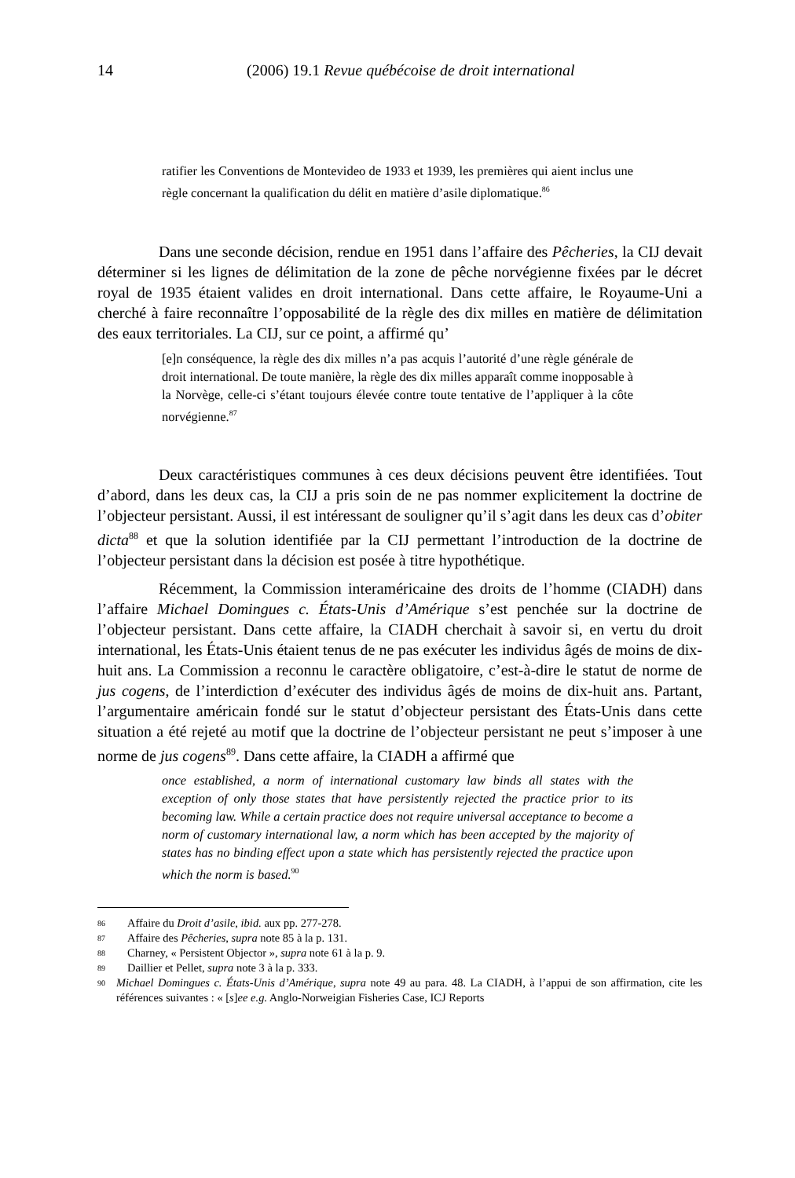14 (2006) 19.1 Revue québécoise de droit international
ratifier les Conventions de Montevideo de 1933 et 1939, les premières qui aient inclus une règle concernant la qualification du délit en matière d’asile diplomatique.<sup>86</sup>
Dans une seconde décision, rendue en 1951 dans l’affaire des Pêcheries, la CIJ devait déterminer si les lignes de délimitation de la zone de pêche norvégienne fixées par le décret royal de 1935 étaient valides en droit international. Dans cette affaire, le Royaume-Uni a cherché à faire reconnaître l’opposabilité de la règle des dix milles en matière de délimitation des eaux territoriales. La CIJ, sur ce point, a affirmé qu’
[e]n conséquence, la règle des dix milles n’a pas acquis l’autorité d’une règle générale de droit international. De toute manière, la règle des dix milles apparaît comme inopposable à la Norvège, celle-ci s’étant toujours élevée contre toute tentative de l’appliquer à la côte norvégienne.<sup>87</sup>
Deux caractéristiques communes à ces deux décisions peuvent être identifiées. Tout d’abord, dans les deux cas, la CIJ a pris soin de ne pas nommer explicitement la doctrine de l’objecteur persistant. Aussi, il est intéressant de souligner qu’il s’agit dans les deux cas d’obiter dicta<sup>88</sup> et que la solution identifiée par la CIJ permettant l’introduction de la doctrine de l’objecteur persistant dans la décision est posée à titre hypothétique.
Récemment, la Commission interaméricaine des droits de l’homme (CIADH) dans l’affaire Michael Domingues c. États-Unis d’Amérique s’est penchée sur la doctrine de l’objecteur persistant. Dans cette affaire, la CIADH cherchait à savoir si, en vertu du droit international, les États-Unis étaient tenus de ne pas exécuter les individus âgés de moins de dix-huit ans. La Commission a reconnu le caractère obligatoire, c’est-à-dire le statut de norme de jus cogens, de l’interdiction d’exécuter des individus âgés de moins de dix-huit ans. Partant, l’argumentaire américain fondé sur le statut d’objecteur persistant des États-Unis dans cette situation a été rejeté au motif que la doctrine de l’objecteur persistant ne peut s’imposer à une norme de jus cogens<sup>89</sup>. Dans cette affaire, la CIADH a affirmé que
once established, a norm of international customary law binds all states with the exception of only those states that have persistently rejected the practice prior to its becoming law. While a certain practice does not require universal acceptance to become a norm of customary international law, a norm which has been accepted by the majority of states has no binding effect upon a state which has persistently rejected the practice upon which the norm is based.<sup>90</sup>
86 Affaire du Droit d’asile, ibid. aux pp. 277-278.
87 Affaire des Pêcheries, supra note 85 à la p. 131.
88 Charney, « Persistent Objector », supra note 61 à la p. 9.
89 Daillier et Pellet, supra note 3 à la p. 333.
90 Michael Domingues c. États-Unis d’Amérique, supra note 49 au para. 48. La CIADH, à l’appui de son affirmation, cite les références suivantes : « [s]ee e.g. Anglo-Norweigian Fisheries Case, ICJ Reports